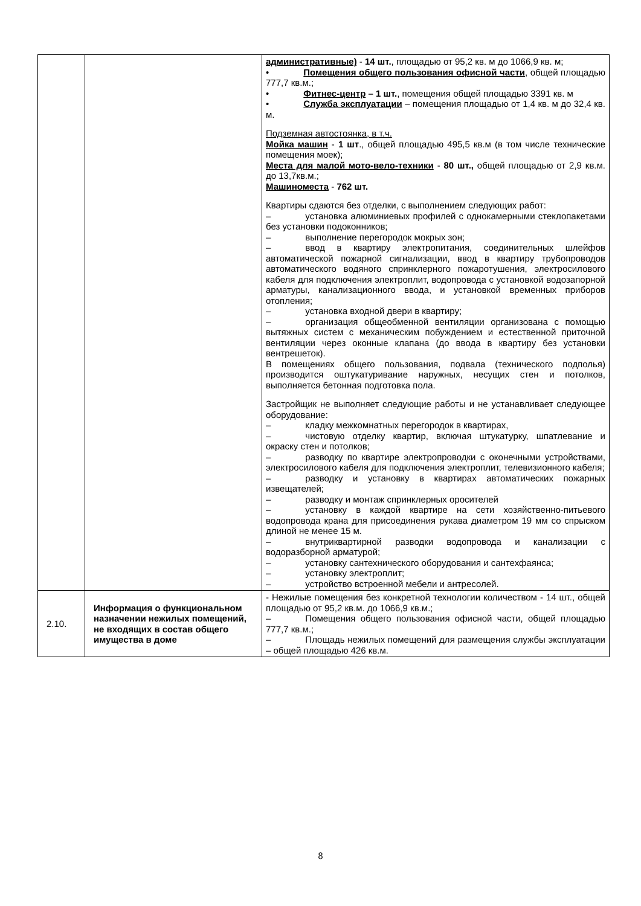| | | административные) - 14 шт. , площадью от 95,2 кв. м до 1066,9 кв. м; • Помещения общего пользования офисной части , общей площадью 777,7 кв.м.; • Фитнес-центр – 1 шт. , помещения общей площадью 3391 кв. м • Служба эксплуатации – помещения площадью от 1,4 кв. м до 32,4 кв. м. Подземная автостоянка, в т.ч. Мойка машин - 1 шт ., общей площадью 495,5 кв.м (в том числе технические помещения моек); Места для малой мото-вело-техники - 80 шт., общей площадью от 2,9 кв.м. до 13,7кв.м.; Машиноместа - 762 шт. Квартиры сдаются без отделки, с выполнением следующих работ: – установка алюминиевых профилей с однокамерными стеклопакетами без установки подоконников; – выполнение перегородок мокрых зон; – ввод в квартиру электропитания, соединительных шлейфов автоматической пожарной сигнализации, ввод в квартиру трубопроводов автоматического водяного спринклерного пожаротушения, электросилового кабеля для подключения электроплит, водопровода с установкой водозапорной арматуры, канализационного ввода, и установкой временных приборов отопления; – установка входной двери в квартиру; – организация общеобменной вентиляции организована с помощью вытяжных систем с механическим побуждением и естественной приточной вентиляции через оконные клапана (до ввода в квартиру без установки вентрешеток). В помещениях общего пользования, подвала (технического подполья) производится оштукатуривание наружных, несущих стен и потолков, выполняется бетонная подготовка пола. Застройщик не выполняет следующие работы и не устанавливает следующее оборудование: – кладку межкомнатных перегородок в квартирах, – чистовую отделку квартир, включая штукатурку, шпатлевание и окраску стен и потолков; – разводку по квартире электропроводки с оконечными устройствами, электросилового кабеля для подключения электроплит, телевизионного кабеля; – разводку и установку в квартирах автоматических пожарных извещателей; – разводку и монтаж спринклерных оросителей – установку в каждой квартире на сети хозяйственно-питьевого водопровода крана для присоединения рукава диаметром 19 мм со спрыском длиной не менее 15 м. – внутриквартирной разводки водопровода и канализации с водоразборной арматурой; – установку сантехнического оборудования и сантехфаянса; – установку электроплит; – устройство встроенной мебели и антресолей. |
| 2.10. | Информация о функциональном назначении нежилых помещений, не входящих в состав общего имущества в доме | - Нежилые помещения без конкретной технологии количеством - 14 шт., общей площадью от 95,2 кв.м. до 1066,9 кв.м.; – Помещения общего пользования офисной части, общей площадью 777,7 кв.м.; – Площадь нежилых помещений для размещения службы эксплуатации – общей площадью 426 кв.м. |
8